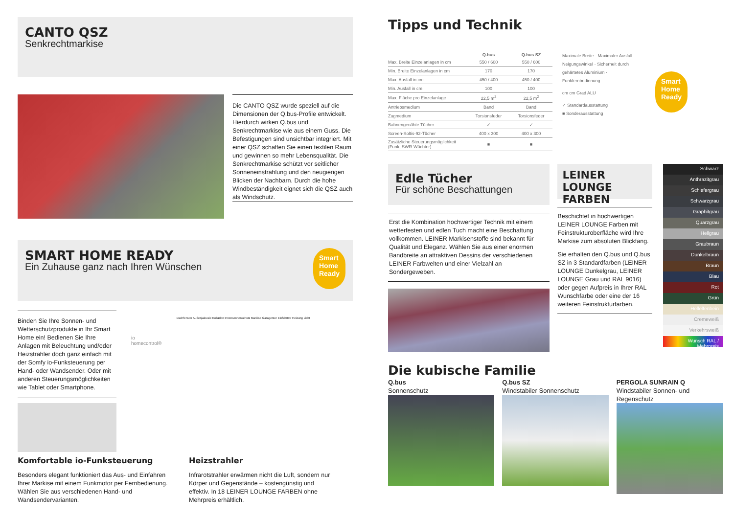CANTO QSZ
Senkrechtmarkise
Die CANTO QSZ wurde speziell auf die Dimensionen der Q.bus-Profile entwickelt. Hierdurch wirken Q.bus und Senkrechtmarkise wie aus einem Guss. Die Befestigungen sind unsichtbar integriert. Mit einer QSZ schaffen Sie einen textilen Raum und gewinnen so mehr Lebensqualität. Die Senkrechtmarkise schützt vor seitlicher Sonneneinstrahlung und den neugierigen Blicken der Nachbarn. Durch die hohe Windbeständigkeit eignet sich die QSZ auch als Windschutz.
SMART HOME READY
Ein Zuhause ganz nach Ihren Wünschen
Smart
Home
Ready
Binden Sie Ihre Sonnen- und Wetterschutzprodukte in Ihr Smart Home ein! Bedienen Sie Ihre Anlagen mit Beleuchtung und/oder Heizstrahler doch ganz einfach mit der Somfy io-Funksteuerung per Hand- oder Wandsender. Oder mit anderen Steuerungsmöglichkeiten wie Tablet oder Smartphone.
io
homecontrol®
Dachfenster Außenjalousie Rolläden Innensonnenschutz Markise Garagentor Einfahrttor Heizung Licht
Komfortable io-Funksteuerung
Besonders elegant funktioniert das Aus- und Einfahren Ihrer Markise mit einem Funkmotor per Fernbedienung. Wählen Sie aus verschiedenen Hand- und Wandsendervarianten.
Heizstrahler
Infrarotstrahler erwärmen nicht die Luft, sondern nur Körper und Gegenstände – kostengünstig und effektiv. In 18 LEINER LOUNGE FARBEN ohne Mehrpreis erhältlich.
Tipps und Technik
| | Q.bus | Q.bus SZ |
| --- | --- | --- |
| Max. Breite Einzelanlagen in cm | 550 / 600 | 550 / 600 |
| Min. Breite Einzelanlagen in cm | 170 | 170 |
| Max. Ausfall in cm | 450 / 400 | 450 / 400 |
| Min. Ausfall in cm | 100 | 100 |
| Max. Fläche pro Einzelanlage | 22,5 m<sup>2</sup> | 22,5 m<sup>2</sup> |
| Antriebsmedium | Band | Band |
| Zugmedium | Torsionsfeder | Torsionsfeder |
| Bahnengenähte Tücher | ✓ | ✓ |
| Screen-Soltis-92-Tücher | 400 x 300 | 400 x 300 |
| Zusätzliche Steuerungsmöglichkeit (Funk, SWR-Wächter) | ■ | ■ |
Maximale Breite · Maximaler Ausfall · Neigungswinkel · Sicherheit durch gehärtetes Aluminium · Funkfernbedienung
cm cm Grad ALU
✓ Standardausstattung
■ Sonderausstattung
Smart
Home
Ready
Edle Tücher
Für schöne Beschattungen
Erst die Kombination hochwertiger Technik mit einem wetterfesten und edlen Tuch macht eine Beschattung vollkommen. LEINER Markisenstoffe sind bekannt für Qualität und Eleganz. Wählen Sie aus einer enormen Bandbreite an attraktiven Dessins der verschiedenen LEINER Farbwelten und einer Vielzahl an Sondergeweben.
LEINER LOUNGE FARBEN
Beschichtet in hochwertigen LEINER LOUNGE Farben mit Feinstrukturoberfläche wird Ihre Markise zum absoluten Blickfang.
Sie erhalten den Q.bus und Q.bus SZ in 3 Standardfarben (LEINER LOUNGE Dunkelgrau, LEINER LOUNGE Grau und RAL 9016) oder gegen Aufpreis in Ihrer RAL Wunschfarbe oder eine der 16 weiteren Feinstrukturfarben.
Schwarz
Anthrazitgrau
Schiefergrau
Schwarzgrau
Graphitgrau
Quarzgrau
Hellgrau
Graubraun
Dunkelbraun
Braun
Blau
Rot
Grün
Hellelfenbein
Cremeweiß
Verkehrsweiß
Wunsch RAL / Mehrpreis
Die kubische Familie
Q.bus
Sonnenschutz
Q.bus SZ
Windstabiler Sonnenschutz
PERGOLA SUNRAIN Q
Windstabiler Sonnen- und Regenschutz